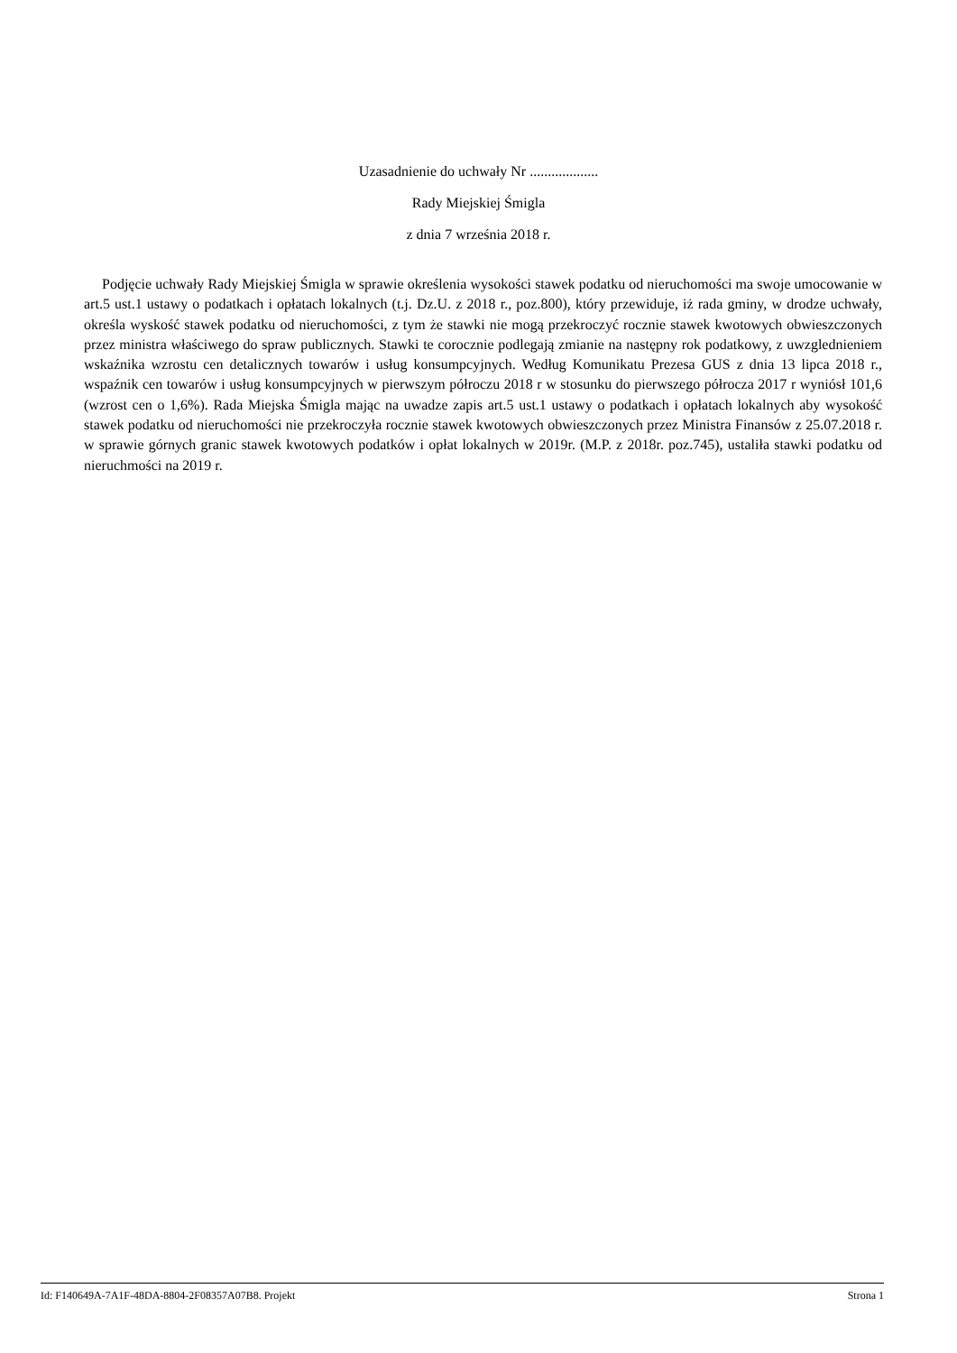Uzasadnienie do uchwały Nr ...................
Rady Miejskiej Śmigla
z dnia 7 września 2018 r.
Podjęcie uchwały Rady Miejskiej Śmigla w sprawie określenia wysokości stawek podatku od nieruchomości ma swoje umocowanie w art.5 ust.1 ustawy o podatkach i opłatach lokalnych (t.j. Dz.U. z 2018 r., poz.800), który przewiduje, iż rada gminy, w drodze uchwały, określa wyskość stawek podatku od nieruchomości, z tym że stawki nie mogą przekroczyć rocznie stawek kwotowych obwieszczonych przez ministra właściwego do spraw publicznych. Stawki te corocznie podlegają zmianie na następny rok podatkowy, z uwzglednieniem wskaźnika wzrostu cen detalicznych towarów i usług konsumpcyjnych. Według Komunikatu Prezesa GUS z dnia 13 lipca 2018 r., wspaźnik cen towarów i usług konsumpcyjnych w pierwszym półroczu 2018 r w stosunku do pierwszego półrocza 2017 r wyniósł 101,6 (wzrost cen o 1,6%). Rada Miejska Śmigla mając na uwadze zapis art.5 ust.1 ustawy o podatkach i opłatach lokalnych aby wysokość stawek podatku od nieruchomości nie przekroczyła rocznie stawek kwotowych obwieszczonych przez Ministra Finansów z 25.07.2018 r. w sprawie górnych granic stawek kwotowych podatków i opłat lokalnych w 2019r. (M.P. z 2018r. poz.745), ustaliła stawki podatku od nieruchmości na 2019 r.
Id: F140649A-7A1F-48DA-8804-2F08357A07B8. Projekt Strona 1